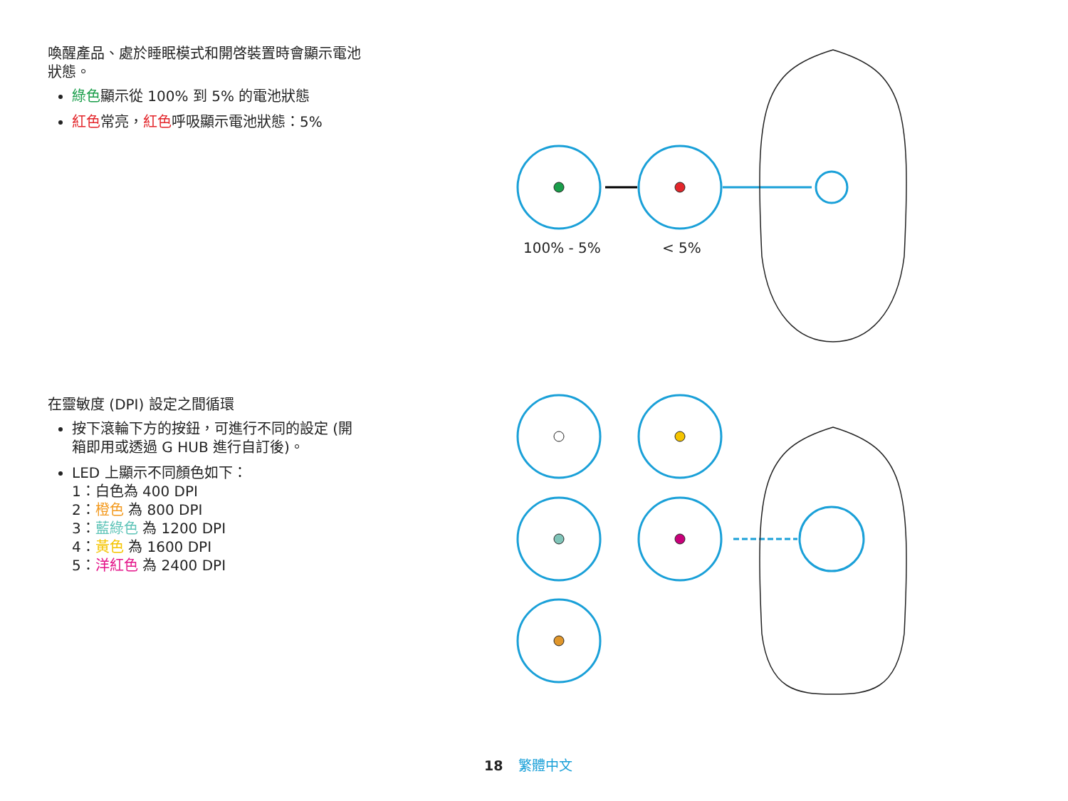喚醒產品、處於睡眠模式和開啓裝置時會顯示電池狀態。
綠色顯示從 100% 到 5% 的電池狀態
紅色常亮，紅色呼吸顯示電池狀態：5%
在靈敏度 (DPI) 設定之間循環
按下滾輪下方的按鈕，可進行不同的設定 (開箱即用或透過 G HUB 進行自訂後)。
LED 上顯示不同顏色如下：
1：白色為 400 DPI
2：橙色 為 800 DPI
3：藍綠色 為 1200 DPI
4：黃色 為 1600 DPI
5：洋紅色 為 2400 DPI
100% - 5%
< 5%
18 繁體中文